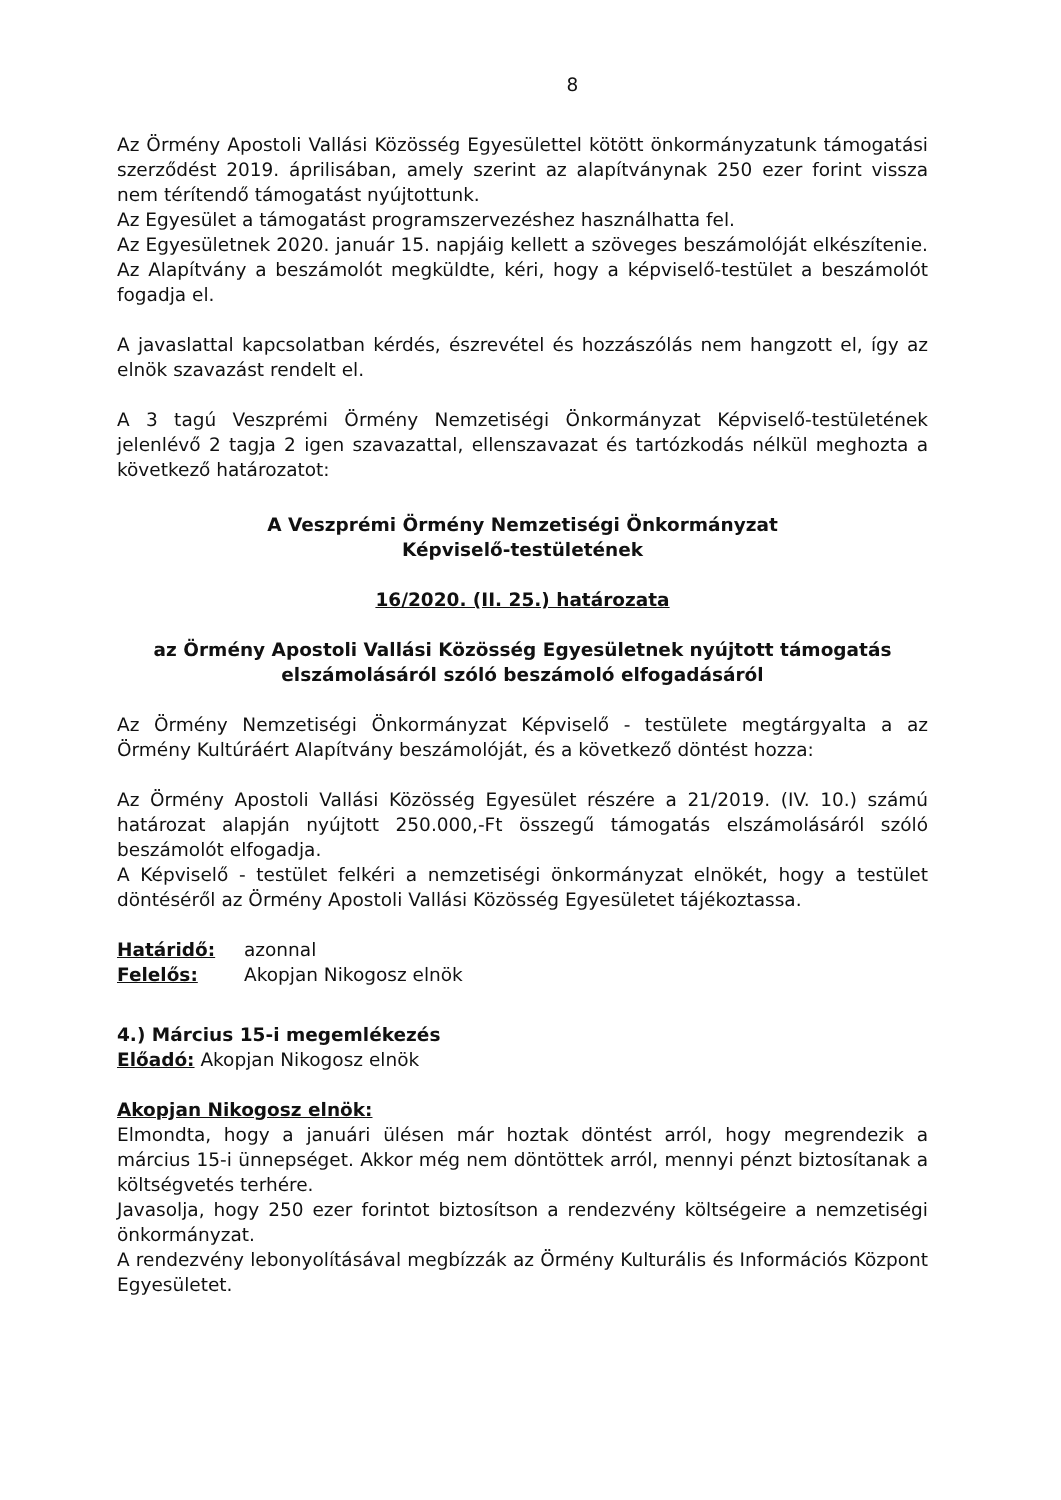8
Az Örmény Apostoli Vallási Közösség Egyesülettel kötött önkormányzatunk támogatási szerződést 2019. áprilisában, amely szerint az alapítványnak 250 ezer forint vissza nem térítendő támogatást nyújtottunk.
Az Egyesület a támogatást programszervezéshez használhatta fel.
Az Egyesületnek 2020. január 15. napjáig kellett a szöveges beszámolóját elkészítenie. Az Alapítvány a beszámolót megküldte, kéri, hogy a képviselő-testület a beszámolót fogadja el.
A javaslattal kapcsolatban kérdés, észrevétel és hozzászólás nem hangzott el, így az elnök szavazást rendelt el.
A 3 tagú Veszprémi Örmény Nemzetiségi Önkormányzat Képviselő-testületének jelenlévő 2 tagja 2 igen szavazattal, ellenszavazat és tartózkodás nélkül meghozta a következő határozatot:
A Veszprémi Örmény Nemzetiségi Önkormányzat
Képviselő-testületének
16/2020. (II. 25.) határozata
az Örmény Apostoli Vallási Közösség Egyesületnek nyújtott támogatás elszámolásáról szóló beszámoló elfogadásáról
Az Örmény Nemzetiségi Önkormányzat Képviselő - testülete megtárgyalta a az Örmény Kultúráért Alapítvány beszámolóját, és a következő döntést hozza:
Az Örmény Apostoli Vallási Közösség Egyesület részére a 21/2019. (IV. 10.) számú határozat alapján nyújtott 250.000,-Ft összegű támogatás elszámolásáról szóló beszámolót elfogadja.
A Képviselő - testület felkéri a nemzetiségi önkormányzat elnökét, hogy a testület döntéséről az Örmény Apostoli Vallási Közösség Egyesületet tájékoztassa.
Határidő: azonnal
Felelős: Akopjan Nikogosz elnök
4.) Március 15-i megemlékezés
Előadó: Akopjan Nikogosz elnök
Akopjan Nikogosz elnök:
Elmondta, hogy a januári ülésen már hoztak döntést arról, hogy megrendezik a március 15-i ünnepséget. Akkor még nem döntöttek arról, mennyi pénzt biztosítanak a költségvetés terhére.
Javasolja, hogy 250 ezer forintot biztosítson a rendezvény költségeire a nemzetiségi önkormányzat.
A rendezvény lebonyolításával megbízzák az Örmény Kulturális és Információs Központ Egyesületet.